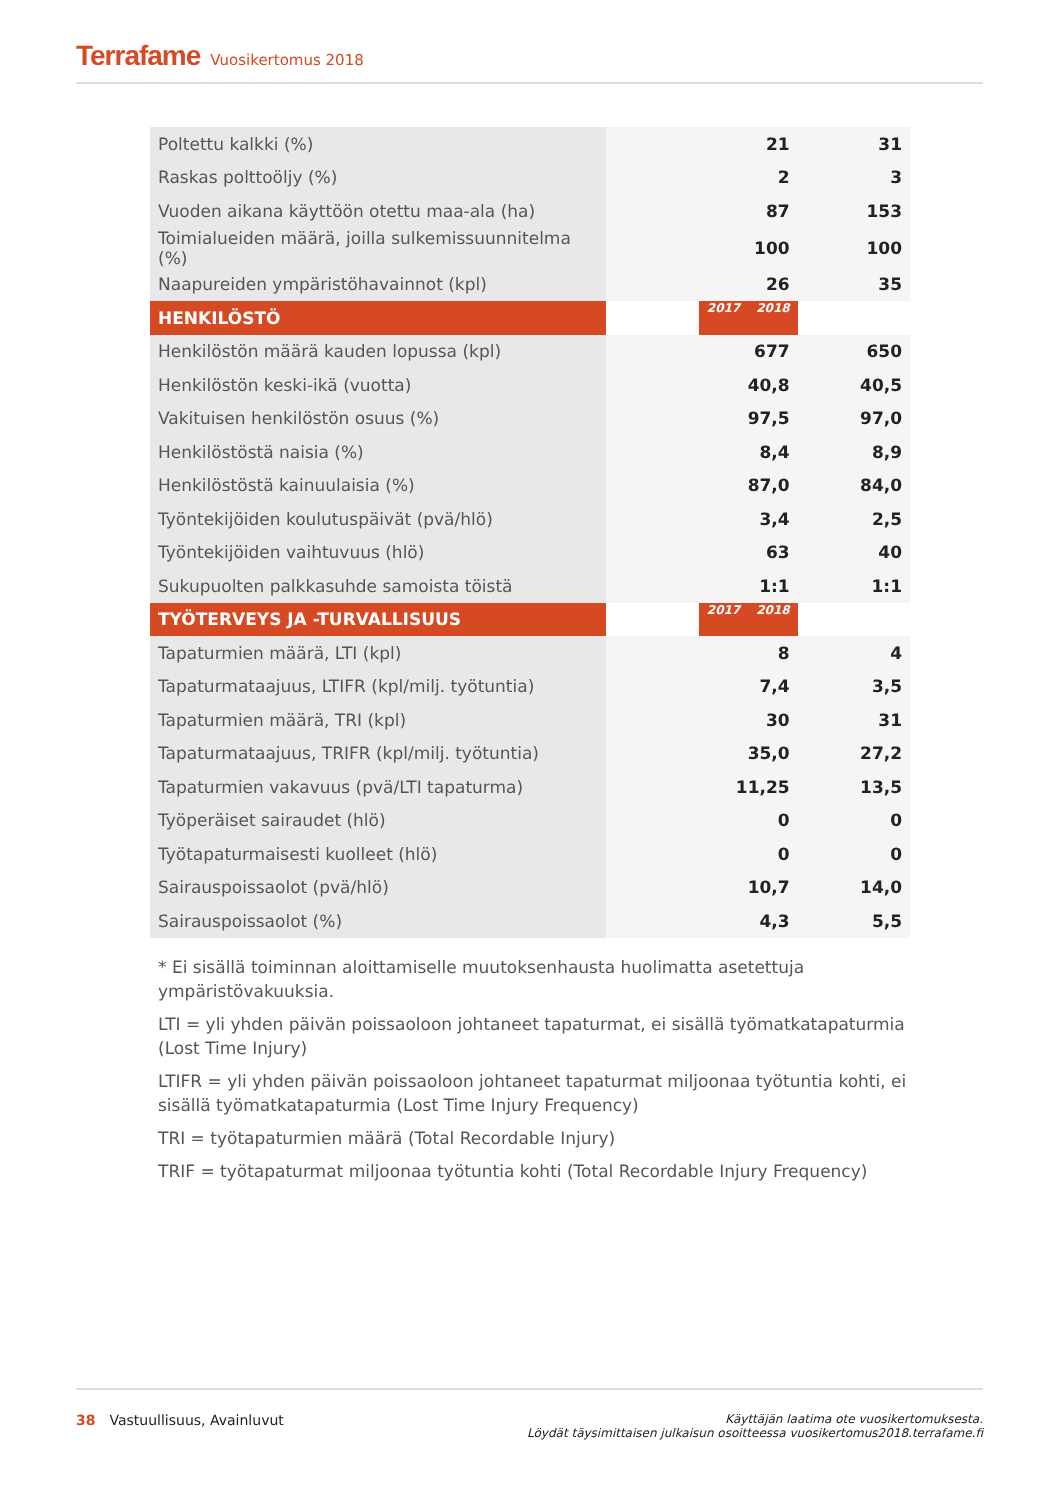Terrafame Vuosikertomus 2018
| Poltettu kalkki (%) | 21 | 31 |
| Raskas polttoöljy (%) | 2 | 3 |
| Vuoden aikana käyttöön otettu maa-ala (ha) | 87 | 153 |
| Toimialueiden määrä, joilla sulkemissuunnitelma (%) | 100 | 100 |
| Naapureiden ympäristöhavainnot (kpl) | 26 | 35 |
| HENKILÖSTÖ | 2018 | 2017 |
| Henkilöstön määrä kauden lopussa (kpl) | 677 | 650 |
| Henkilöstön keski-ikä (vuotta) | 40,8 | 40,5 |
| Vakituisen henkilöstön osuus (%) | 97,5 | 97,0 |
| Henkilöstöstä naisia (%) | 8,4 | 8,9 |
| Henkilöstöstä kainuulaisia (%) | 87,0 | 84,0 |
| Työntekijöiden koulutuspäivät (pvä/hlö) | 3,4 | 2,5 |
| Työntekijöiden vaihtuvuus (hlö) | 63 | 40 |
| Sukupuolten palkkasuhde samoista töistä | 1:1 | 1:1 |
| TYÖTERVEYS JA -TURVALLISUUS | 2018 | 2017 |
| Tapaturmien määrä, LTI (kpl) | 8 | 4 |
| Tapaturmataajuus, LTIFR (kpl/milj. työtuntia) | 7,4 | 3,5 |
| Tapaturmien määrä, TRI (kpl) | 30 | 31 |
| Tapaturmataajuus, TRIFR (kpl/milj. työtuntia) | 35,0 | 27,2 |
| Tapaturmien vakavuus (pvä/LTI tapaturma) | 11,25 | 13,5 |
| Työperäiset sairaudet (hlö) | 0 | 0 |
| Työtapaturmaisesti kuolleet (hlö) | 0 | 0 |
| Sairauspoissaolot (pvä/hlö) | 10,7 | 14,0 |
| Sairauspoissaolot (%) | 4,3 | 5,5 |
* Ei sisällä toiminnan aloittamiselle muutoksenhausta huolimatta asetettuja ympäristövakuuksia.
LTI = yli yhden päivän poissaoloon johtaneet tapaturmat, ei sisällä työmatkatapaturmia (Lost Time Injury)
LTIFR = yli yhden päivän poissaoloon johtaneet tapaturmat miljoonaa työtuntia kohti, ei sisällä työmatkatapaturmia (Lost Time Injury Frequency)
TRI = työtapaturmien määrä (Total Recordable Injury)
TRIF = työtapaturmat miljoonaa työtuntia kohti (Total Recordable Injury Frequency)
Käyttäjän laatima ote vuosikertomuksesta.
Löydät täysimittaisen julkaisun osoitteessa vuosikertomus2018.terrafame.fi
38 Vastuullisuus, Avainluvut